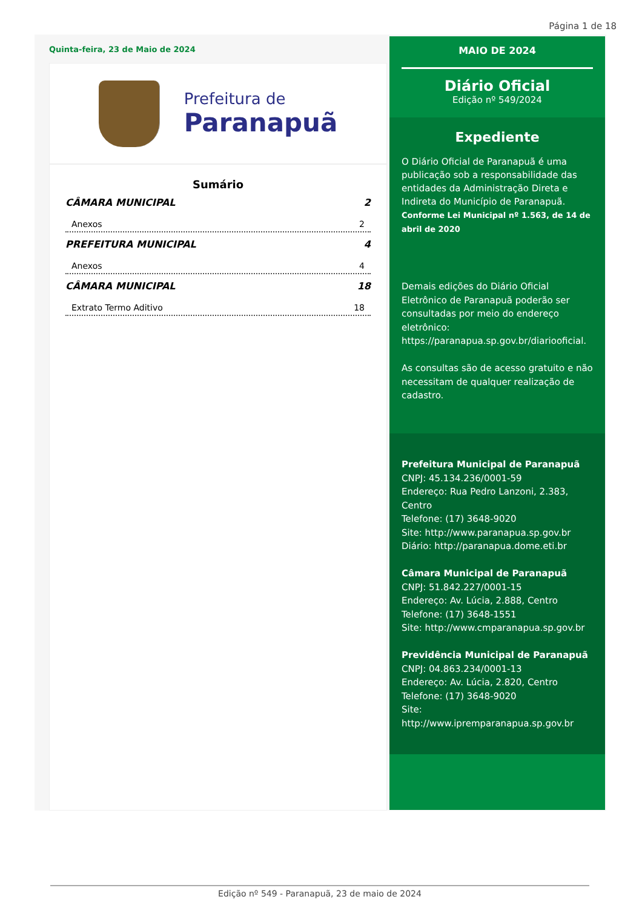Página 1 de 18
Quinta-feira, 23 de Maio de 2024
Prefeitura de
Paranapuã
Sumário
CÂMARA MUNICIPAL 2
Anexos 2
PREFEITURA MUNICIPAL 4
Anexos 4
CÂMARA MUNICIPAL 18
Extrato Termo Aditivo 18
MAIO DE 2024
Diário Oficial
Edição nº 549/2024
Expediente
O Diário Oficial de Paranapuã é uma publicação sob a responsabilidade das entidades da Administração Direta e Indireta do Município de Paranapuã.
Conforme Lei Municipal nº 1.563, de 14 de abril de 2020
Demais edições do Diário Oficial Eletrônico de Paranapuã poderão ser consultadas por meio do endereço eletrônico: https://paranapua.sp.gov.br/diariooficial.
As consultas são de acesso gratuito e não necessitam de qualquer realização de cadastro.
Prefeitura Municipal de Paranapuã
CNPJ: 45.134.236/0001-59
Endereço: Rua Pedro Lanzoni, 2.383, Centro
Telefone: (17) 3648-9020
Site: http://www.paranapua.sp.gov.br
Diário: http://paranapua.dome.eti.br
Câmara Municipal de Paranapuã
CNPJ: 51.842.227/0001-15
Endereço: Av. Lúcia, 2.888, Centro
Telefone: (17) 3648-1551
Site: http://www.cmparanapua.sp.gov.br
Previdência Municipal de Paranapuã
CNPJ: 04.863.234/0001-13
Endereço: Av. Lúcia, 2.820, Centro
Telefone: (17) 3648-9020
Site:
http://www.ipremparanapua.sp.gov.br
Edição nº 549 - Paranapuã, 23 de maio de 2024